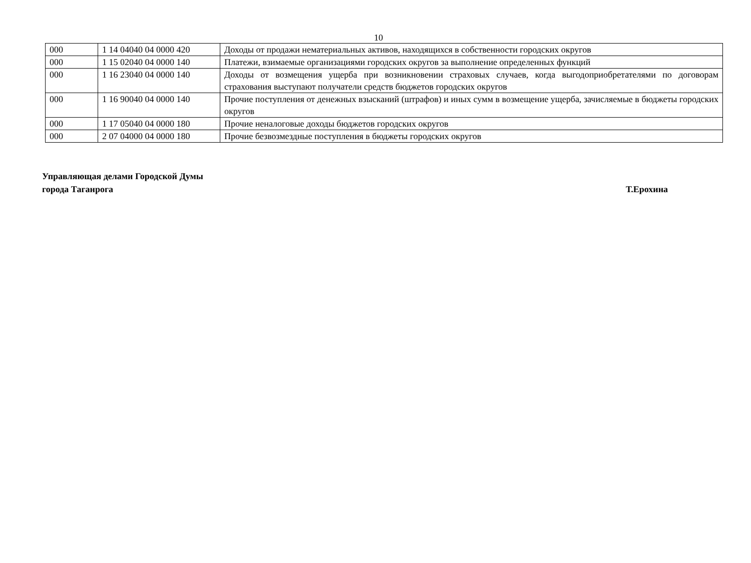10
| 000 | 1 14 04040 04 0000 420 | Доходы от продажи нематериальных активов, находящихся в собственности городских округов |
| 000 | 1 15 02040 04 0000 140 | Платежи, взимаемые организациями городских округов за выполнение определенных функций |
| 000 | 1 16 23040 04 0000 140 | Доходы от возмещения ущерба при возникновении страховых случаев, когда выгодоприобретателями по договорам страхования выступают получатели средств бюджетов городских округов |
| 000 | 1 16 90040 04 0000 140 | Прочие поступления от денежных взысканий (штрафов) и иных сумм в возмещение ущерба, зачисляемые в бюджеты городских округов |
| 000 | 1 17 05040 04 0000 180 | Прочие неналоговые доходы бюджетов городских округов |
| 000 | 2 07 04000 04 0000 180 | Прочие безвозмездные поступления в бюджеты городских округов |
Управляющая делами Городской Думы
города Таганрога Т.Ерохина